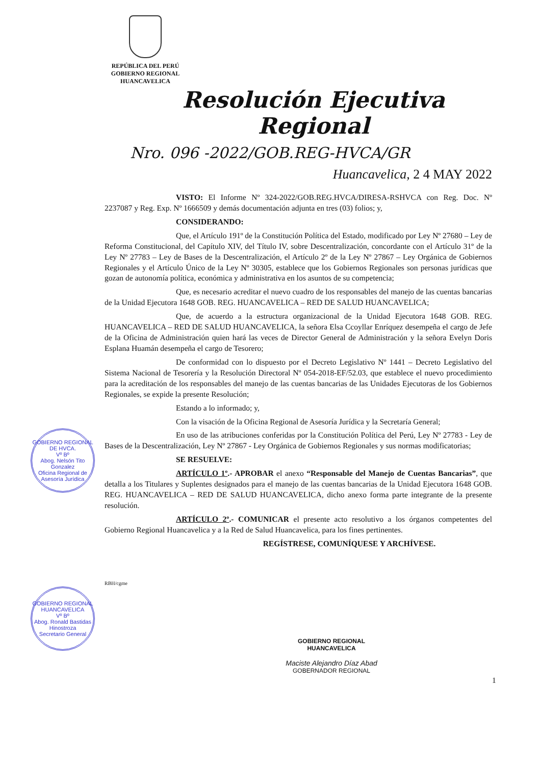REPÚBLICA DEL PERÚ
GOBIERNO REGIONAL
HUANCAVELICA
GOBIERNO REGIONAL DE HVCA.
Vº Bº
Abog. Nelsón Tito Gonzalez
Oficina Regional de Asesoría Jurídica
GOBIERNO REGIONAL HUANCAVELICA
Vº Bº
Abog. Ronald Bastidas Hinostroza
Secretario General
Resolución Ejecutiva Regional
Nro. 096 -2022/GOB.REG-HVCA/GR
Huancavelica, 2 4 MAY 2022
VISTO: El Informe Nº 324-2022/GOB.REG.HVCA/DIRESA-RSHVCA con Reg. Doc. Nº 2237087 y Reg. Exp. Nº 1666509 y demás documentación adjunta en tres (03) folios; y,
CONSIDERANDO:
Que, el Artículo 191º de la Constitución Política del Estado, modificado por Ley Nº 27680 – Ley de Reforma Constitucional, del Capítulo XIV, del Título IV, sobre Descentralización, concordante con el Artículo 31º de la Ley Nº 27783 – Ley de Bases de la Descentralización, el Artículo 2º de la Ley Nº 27867 – Ley Orgánica de Gobiernos Regionales y el Artículo Único de la Ley Nº 30305, establece que los Gobiernos Regionales son personas jurídicas que gozan de autonomía política, económica y administrativa en los asuntos de su competencia;
Que, es necesario acreditar el nuevo cuadro de los responsables del manejo de las cuentas bancarias de la Unidad Ejecutora 1648 GOB. REG. HUANCAVELICA – RED DE SALUD HUANCAVELICA;
Que, de acuerdo a la estructura organizacional de la Unidad Ejecutora 1648 GOB. REG. HUANCAVELICA – RED DE SALUD HUANCAVELICA, la señora Elsa Ccoyllar Enríquez desempeña el cargo de Jefe de la Oficina de Administración quien hará las veces de Director General de Administración y la señora Evelyn Doris Esplana Huamán desempeña el cargo de Tesorero;
De conformidad con lo dispuesto por el Decreto Legislativo Nº 1441 – Decreto Legislativo del Sistema Nacional de Tesorería y la Resolución Directoral Nº 054-2018-EF/52.03, que establece el nuevo procedimiento para la acreditación de los responsables del manejo de las cuentas bancarias de las Unidades Ejecutoras de los Gobiernos Regionales, se expide la presente Resolución;
Estando a lo informado; y,
Con la visación de la Oficina Regional de Asesoría Jurídica y la Secretaría General;
En uso de las atribuciones conferidas por la Constitución Política del Perú, Ley Nº 27783 - Ley de Bases de la Descentralización, Ley Nº 27867 - Ley Orgánica de Gobiernos Regionales y sus normas modificatorias;
SE RESUELVE:
ARTÍCULO 1º.- APROBAR el anexo “Responsable del Manejo de Cuentas Bancarias”, que detalla a los Titulares y Suplentes designados para el manejo de las cuentas bancarias de la Unidad Ejecutora 1648 GOB. REG. HUANCAVELICA – RED DE SALUD HUANCAVELICA, dicho anexo forma parte integrante de la presente resolución.
ARTÍCULO 2º.- COMUNICAR el presente acto resolutivo a los órganos competentes del Gobierno Regional Huancavelica y a la Red de Salud Huancavelica, para los fines pertinentes.
REGÍSTRESE, COMUNÍQUESE Y ARCHÍVESE.
RBH/cgme
GOBIERNO REGIONAL
HUANCAVELICA
Maciste Alejandro Díaz Abad
GOBERNADOR REGIONAL
1